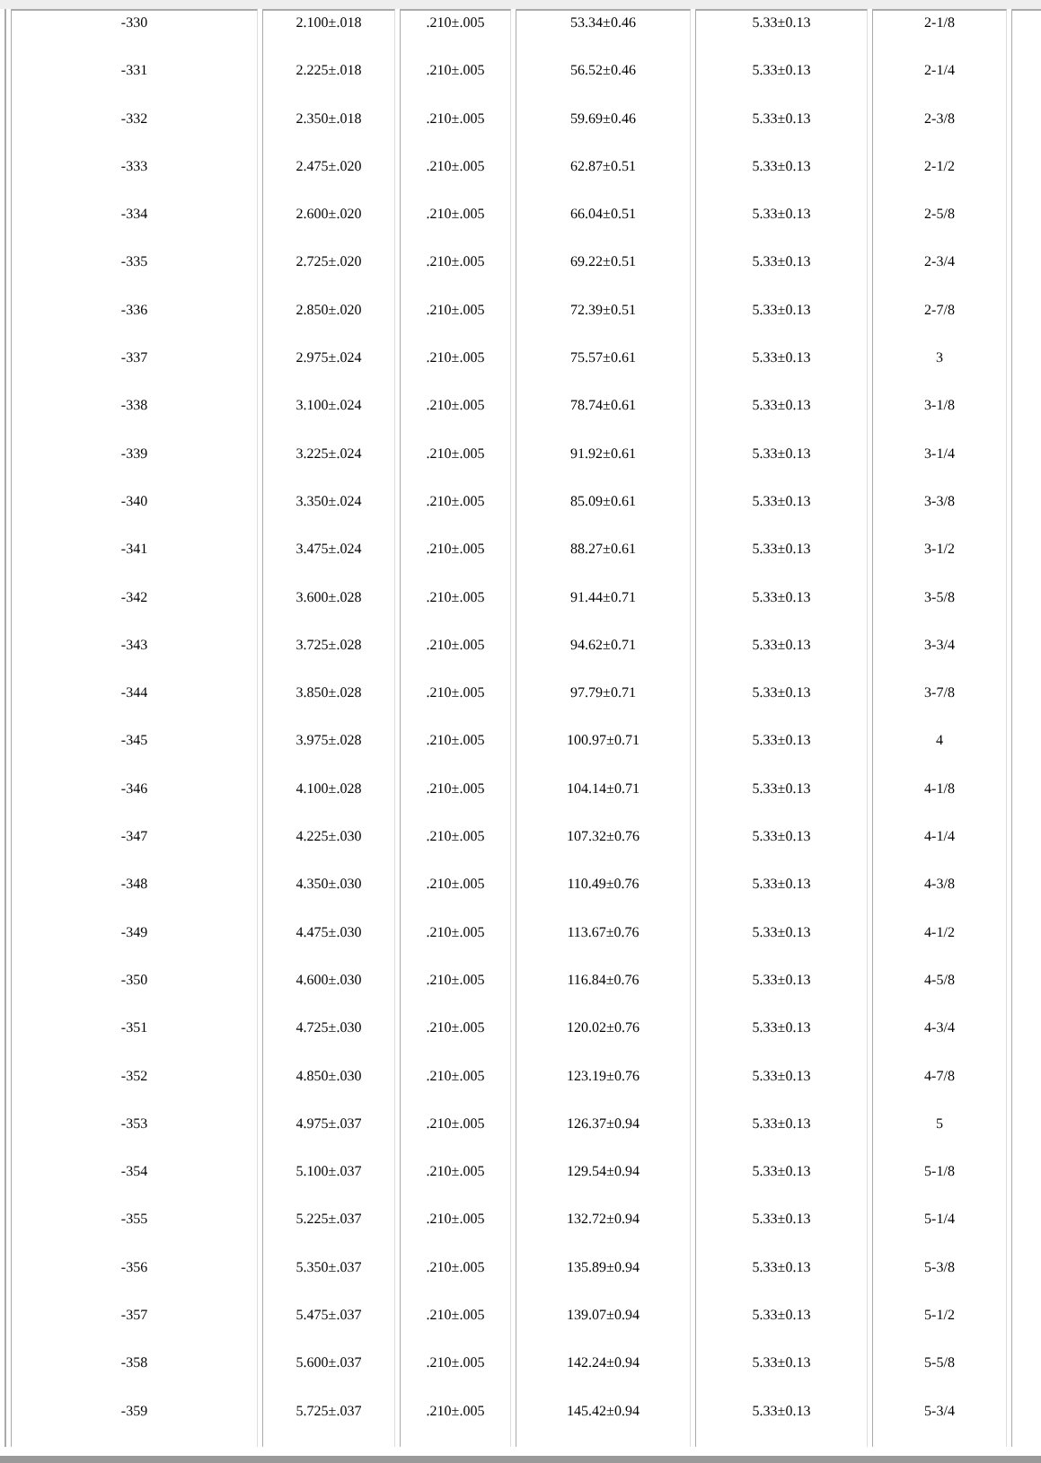| -330 | 2.100±.018 | .210±.005 | 53.34±0.46 | 5.33±0.13 | 2-1/8 | |
| -331 | 2.225±.018 | .210±.005 | 56.52±0.46 | 5.33±0.13 | 2-1/4 | |
| -332 | 2.350±.018 | .210±.005 | 59.69±0.46 | 5.33±0.13 | 2-3/8 | |
| -333 | 2.475±.020 | .210±.005 | 62.87±0.51 | 5.33±0.13 | 2-1/2 | |
| -334 | 2.600±.020 | .210±.005 | 66.04±0.51 | 5.33±0.13 | 2-5/8 | |
| -335 | 2.725±.020 | .210±.005 | 69.22±0.51 | 5.33±0.13 | 2-3/4 | |
| -336 | 2.850±.020 | .210±.005 | 72.39±0.51 | 5.33±0.13 | 2-7/8 | |
| -337 | 2.975±.024 | .210±.005 | 75.57±0.61 | 5.33±0.13 | 3 | |
| -338 | 3.100±.024 | .210±.005 | 78.74±0.61 | 5.33±0.13 | 3-1/8 | |
| -339 | 3.225±.024 | .210±.005 | 91.92±0.61 | 5.33±0.13 | 3-1/4 | |
| -340 | 3.350±.024 | .210±.005 | 85.09±0.61 | 5.33±0.13 | 3-3/8 | |
| -341 | 3.475±.024 | .210±.005 | 88.27±0.61 | 5.33±0.13 | 3-1/2 | |
| -342 | 3.600±.028 | .210±.005 | 91.44±0.71 | 5.33±0.13 | 3-5/8 | |
| -343 | 3.725±.028 | .210±.005 | 94.62±0.71 | 5.33±0.13 | 3-3/4 | |
| -344 | 3.850±.028 | .210±.005 | 97.79±0.71 | 5.33±0.13 | 3-7/8 | |
| -345 | 3.975±.028 | .210±.005 | 100.97±0.71 | 5.33±0.13 | 4 | |
| -346 | 4.100±.028 | .210±.005 | 104.14±0.71 | 5.33±0.13 | 4-1/8 | |
| -347 | 4.225±.030 | .210±.005 | 107.32±0.76 | 5.33±0.13 | 4-1/4 | |
| -348 | 4.350±.030 | .210±.005 | 110.49±0.76 | 5.33±0.13 | 4-3/8 | |
| -349 | 4.475±.030 | .210±.005 | 113.67±0.76 | 5.33±0.13 | 4-1/2 | |
| -350 | 4.600±.030 | .210±.005 | 116.84±0.76 | 5.33±0.13 | 4-5/8 | |
| -351 | 4.725±.030 | .210±.005 | 120.02±0.76 | 5.33±0.13 | 4-3/4 | |
| -352 | 4.850±.030 | .210±.005 | 123.19±0.76 | 5.33±0.13 | 4-7/8 | |
| -353 | 4.975±.037 | .210±.005 | 126.37±0.94 | 5.33±0.13 | 5 | |
| -354 | 5.100±.037 | .210±.005 | 129.54±0.94 | 5.33±0.13 | 5-1/8 | |
| -355 | 5.225±.037 | .210±.005 | 132.72±0.94 | 5.33±0.13 | 5-1/4 | |
| -356 | 5.350±.037 | .210±.005 | 135.89±0.94 | 5.33±0.13 | 5-3/8 | |
| -357 | 5.475±.037 | .210±.005 | 139.07±0.94 | 5.33±0.13 | 5-1/2 | |
| -358 | 5.600±.037 | .210±.005 | 142.24±0.94 | 5.33±0.13 | 5-5/8 | |
| -359 | 5.725±.037 | .210±.005 | 145.42±0.94 | 5.33±0.13 | 5-3/4 | |